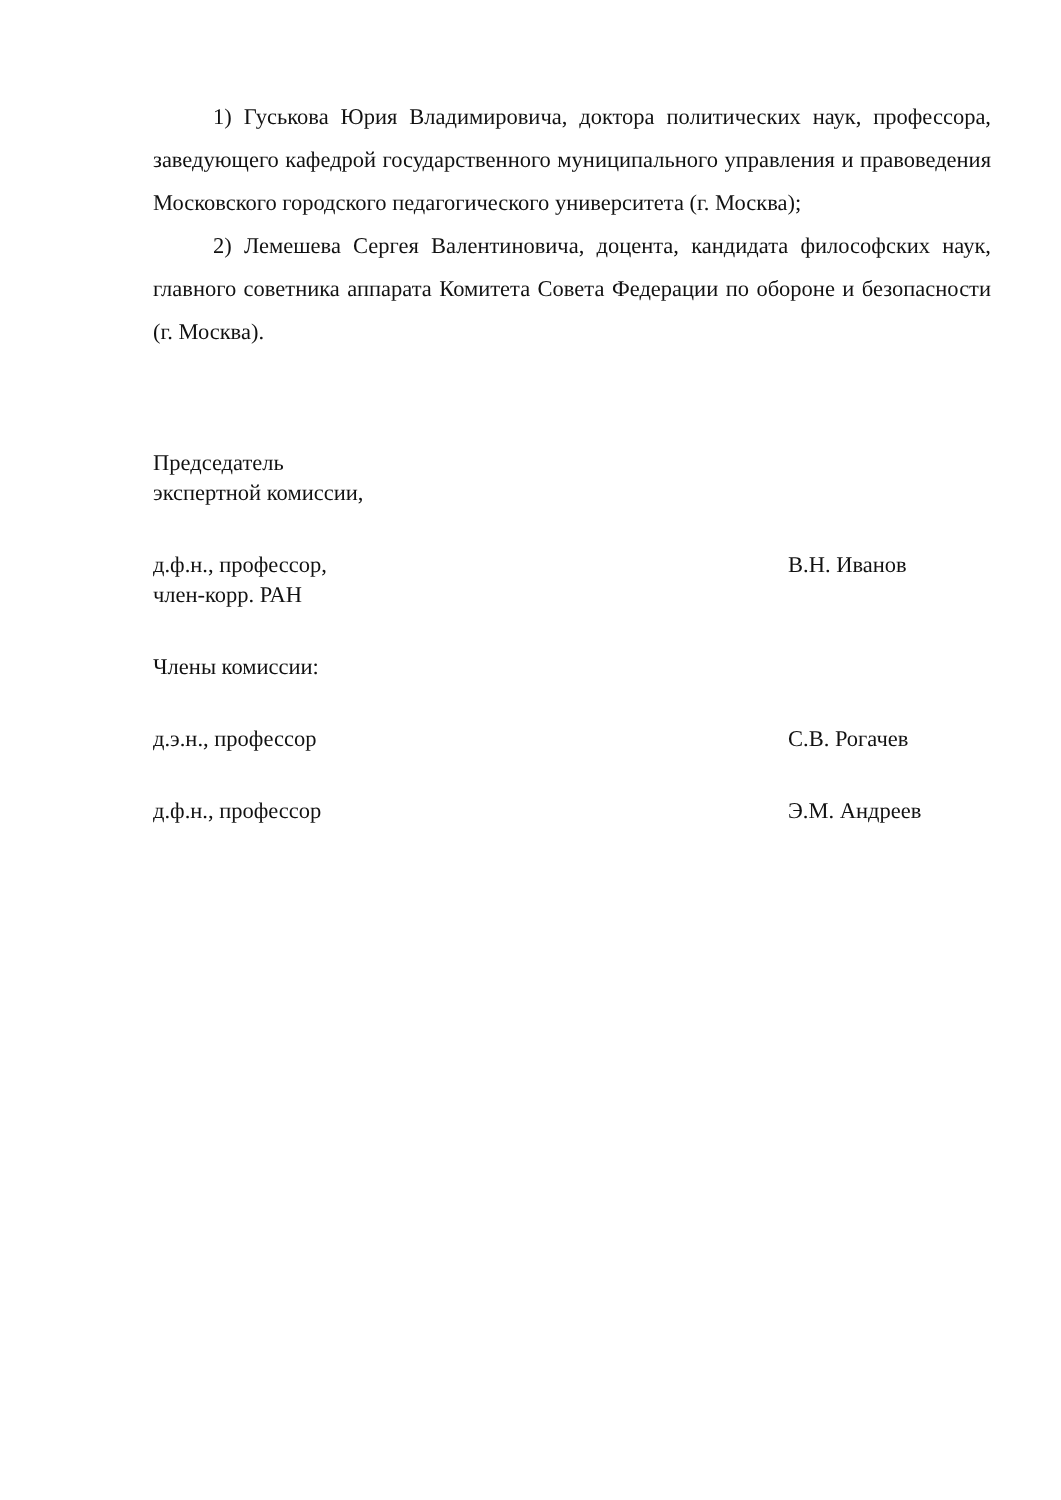1) Гуськова Юрия Владимировича, доктора политических наук, профессора, заведующего кафедрой государственного муниципального управления и правоведения Московского городского педагогического университета (г. Москва);
2) Лемешева Сергея Валентиновича, доцента, кандидата философских наук, главного советника аппарата Комитета Совета Федерации по обороне и безопасности (г. Москва).
Председатель
экспертной комиссии,
д.ф.н., профессор,
член-корр. РАН
В.Н. Иванов
Члены комиссии:
д.э.н., профессор С.В. Рогачев
д.ф.н., профессор Э.М. Андреев